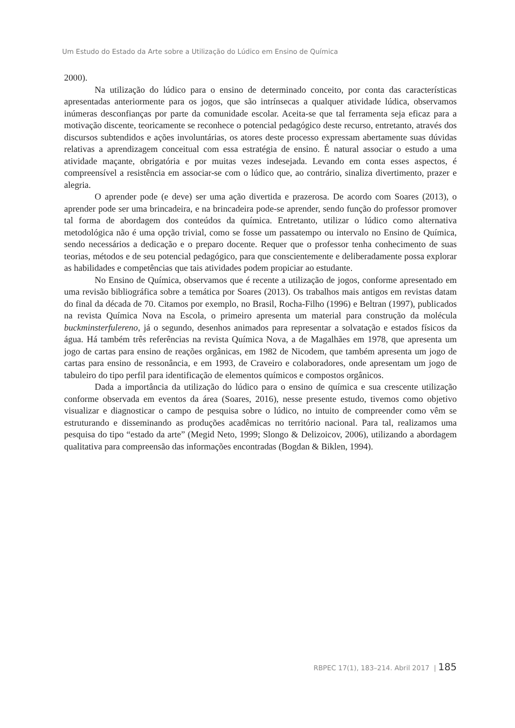Um Estudo do Estado da Arte sobre a Utilização do Lúdico em Ensino de Química
2000).
Na utilização do lúdico para o ensino de determinado conceito, por conta das características apresentadas anteriormente para os jogos, que são intrínsecas a qualquer atividade lúdica, observamos inúmeras desconfianças por parte da comunidade escolar. Aceita-se que tal ferramenta seja eficaz para a motivação discente, teoricamente se reconhece o potencial pedagógico deste recurso, entretanto, através dos discursos subtendidos e ações involuntárias, os atores deste processo expressam abertamente suas dúvidas relativas a aprendizagem conceitual com essa estratégia de ensino. É natural associar o estudo a uma atividade maçante, obrigatória e por muitas vezes indesejada. Levando em conta esses aspectos, é compreensível a resistência em associar-se com o lúdico que, ao contrário, sinaliza divertimento, prazer e alegria.
O aprender pode (e deve) ser uma ação divertida e prazerosa. De acordo com Soares (2013), o aprender pode ser uma brincadeira, e na brincadeira pode-se aprender, sendo função do professor promover tal forma de abordagem dos conteúdos da química. Entretanto, utilizar o lúdico como alternativa metodológica não é uma opção trivial, como se fosse um passatempo ou intervalo no Ensino de Química, sendo necessários a dedicação e o preparo docente. Requer que o professor tenha conhecimento de suas teorias, métodos e de seu potencial pedagógico, para que conscientemente e deliberadamente possa explorar as habilidades e competências que tais atividades podem propiciar ao estudante.
No Ensino de Química, observamos que é recente a utilização de jogos, conforme apresentado em uma revisão bibliográfica sobre a temática por Soares (2013). Os trabalhos mais antigos em revistas datam do final da década de 70. Citamos por exemplo, no Brasil, Rocha-Filho (1996) e Beltran (1997), publicados na revista Química Nova na Escola, o primeiro apresenta um material para construção da molécula buckminsterfulereno, já o segundo, desenhos animados para representar a solvatação e estados físicos da água. Há também três referências na revista Química Nova, a de Magalhães em 1978, que apresenta um jogo de cartas para ensino de reações orgânicas, em 1982 de Nicodem, que também apresenta um jogo de cartas para ensino de ressonância, e em 1993, de Craveiro e colaboradores, onde apresentam um jogo de tabuleiro do tipo perfil para identificação de elementos químicos e compostos orgânicos.
Dada a importância da utilização do lúdico para o ensino de química e sua crescente utilização conforme observada em eventos da área (Soares, 2016), nesse presente estudo, tivemos como objetivo visualizar e diagnosticar o campo de pesquisa sobre o lúdico, no intuito de compreender como vêm se estruturando e disseminando as produções acadêmicas no território nacional. Para tal, realizamos uma pesquisa do tipo “estado da arte” (Megid Neto, 1999; Slongo & Delizoicov, 2006), utilizando a abordagem qualitativa para compreensão das informações encontradas (Bogdan & Biklen, 1994).
RBPEC 17(1), 183–214. Abril 2017 | 185